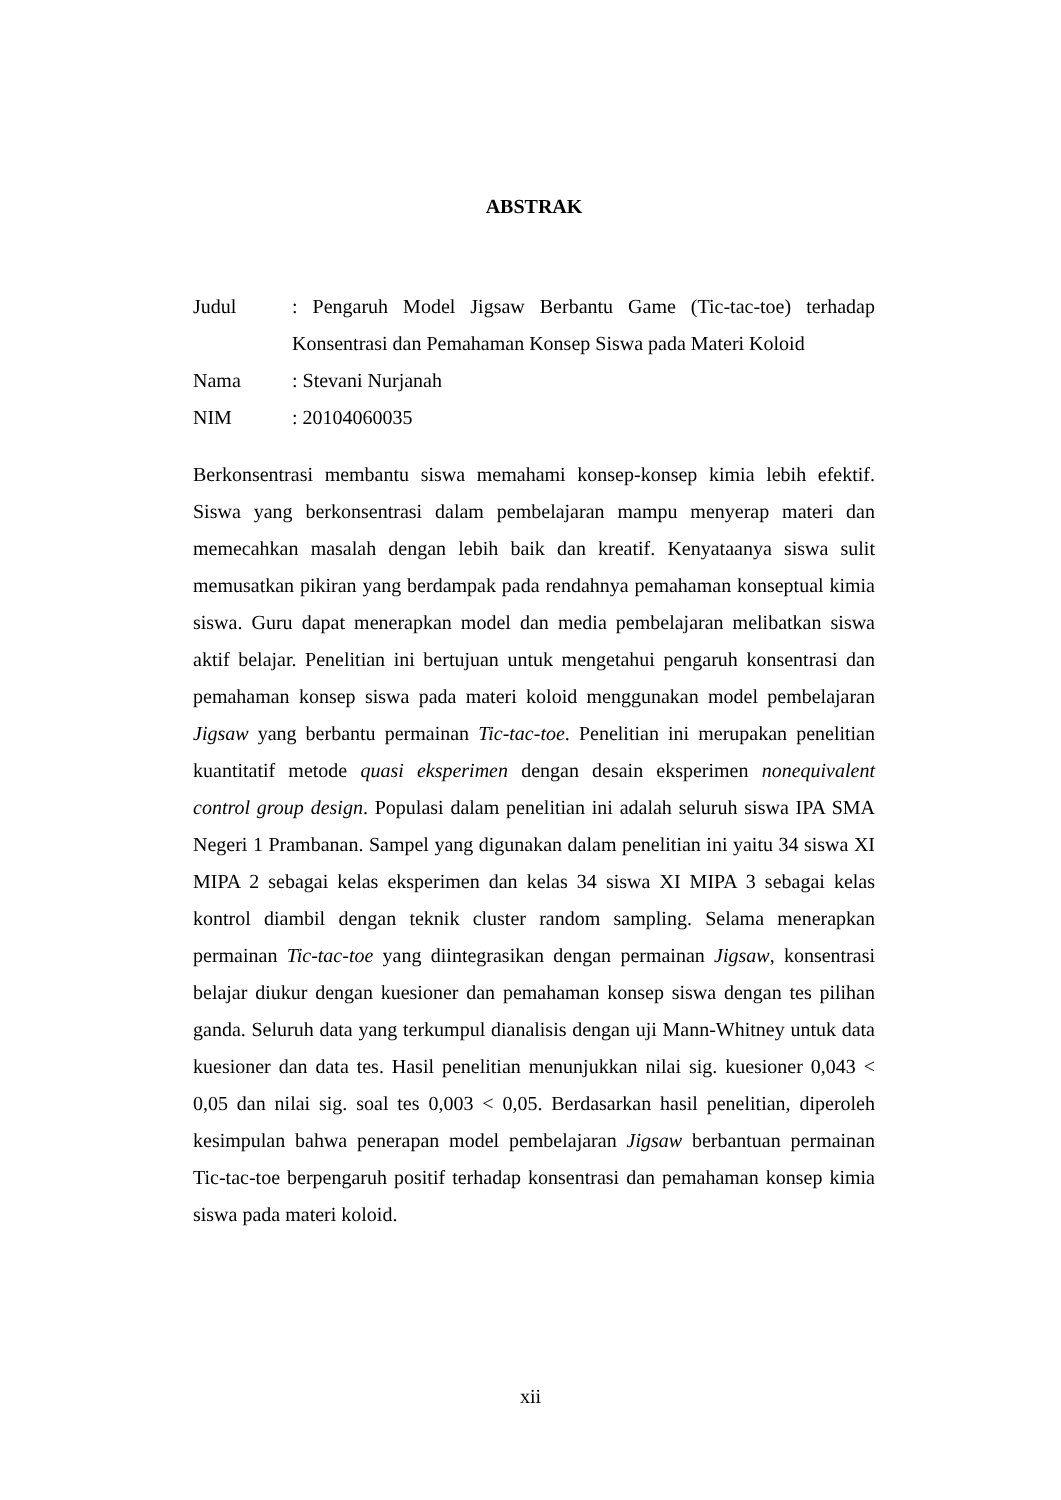ABSTRAK
| Judul | : Pengaruh Model Jigsaw Berbantu Game (Tic-tac-toe) terhadap Konsentrasi dan Pemahaman Konsep Siswa pada Materi Koloid |
| Nama | : Stevani Nurjanah |
| NIM | : 20104060035 |
Berkonsentrasi membantu siswa memahami konsep-konsep kimia lebih efektif. Siswa yang berkonsentrasi dalam pembelajaran mampu menyerap materi dan memecahkan masalah dengan lebih baik dan kreatif. Kenyataanya siswa sulit memusatkan pikiran yang berdampak pada rendahnya pemahaman konseptual kimia siswa. Guru dapat menerapkan model dan media pembelajaran melibatkan siswa aktif belajar. Penelitian ini bertujuan untuk mengetahui pengaruh konsentrasi dan pemahaman konsep siswa pada materi koloid menggunakan model pembelajaran Jigsaw yang berbantu permainan Tic-tac-toe. Penelitian ini merupakan penelitian kuantitatif metode quasi eksperimen dengan desain eksperimen nonequivalent control group design. Populasi dalam penelitian ini adalah seluruh siswa IPA SMA Negeri 1 Prambanan. Sampel yang digunakan dalam penelitian ini yaitu 34 siswa XI MIPA 2 sebagai kelas eksperimen dan kelas 34 siswa XI MIPA 3 sebagai kelas kontrol diambil dengan teknik cluster random sampling. Selama menerapkan permainan Tic-tac-toe yang diintegrasikan dengan permainan Jigsaw, konsentrasi belajar diukur dengan kuesioner dan pemahaman konsep siswa dengan tes pilihan ganda. Seluruh data yang terkumpul dianalisis dengan uji Mann-Whitney untuk data kuesioner dan data tes. Hasil penelitian menunjukkan nilai sig. kuesioner 0,043 < 0,05 dan nilai sig. soal tes 0,003 < 0,05. Berdasarkan hasil penelitian, diperoleh kesimpulan bahwa penerapan model pembelajaran Jigsaw berbantuan permainan Tic-tac-toe berpengaruh positif terhadap konsentrasi dan pemahaman konsep kimia siswa pada materi koloid.
xii